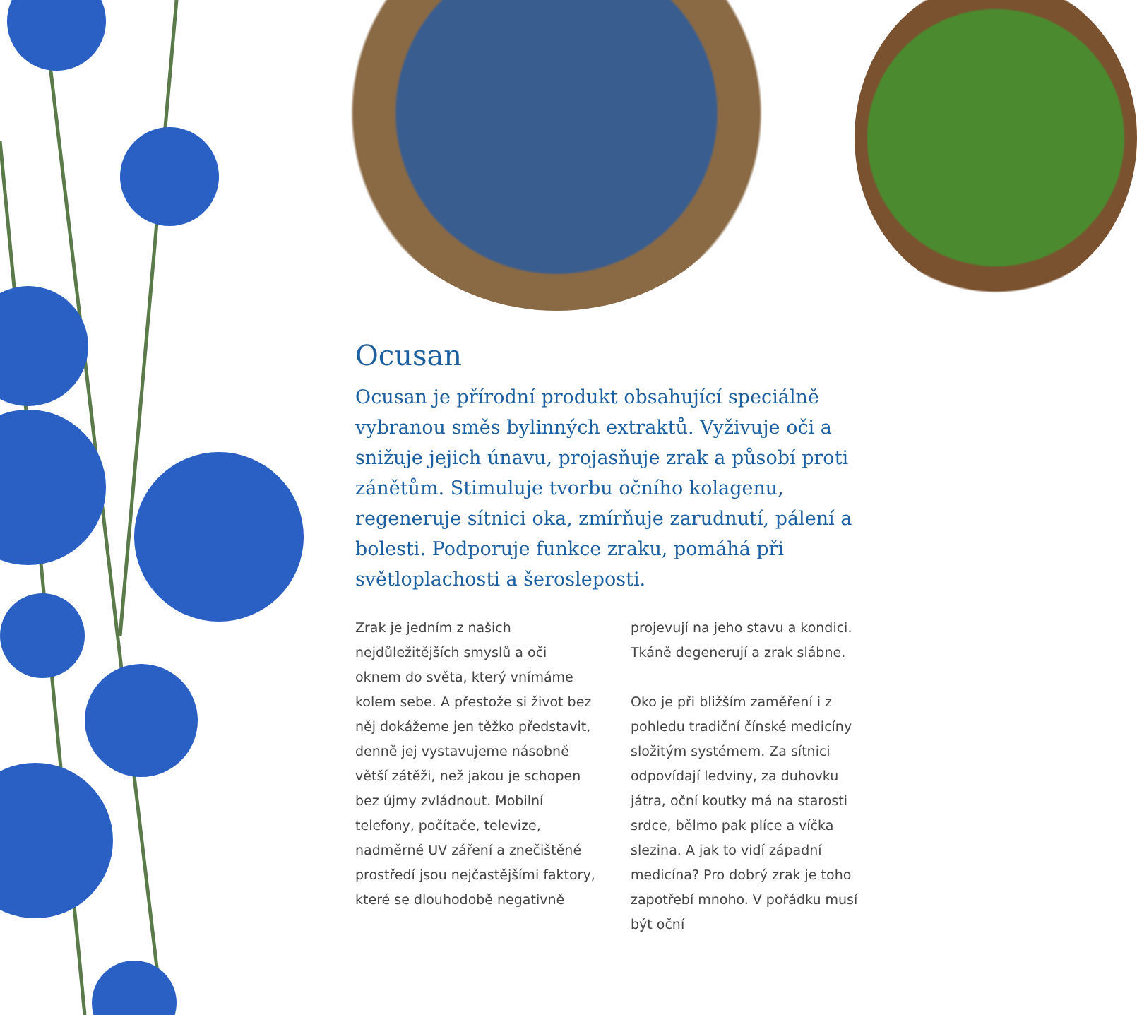Ocusan
Ocusan je přírodní produkt obsahující speciálně vybranou směs bylinných extraktů. Vyživuje oči a snižuje jejich únavu, projasňuje zrak a působí proti zánětům. Stimuluje tvorbu očního kolagenu, regeneruje sítnici oka, zmírňuje zarudnutí, pálení a bolesti. Podporuje funkce zraku, pomáhá při světloplachosti a šerosleposti.
Zrak je jedním z našich nejdůležitějších smyslů a oči oknem do světa, který vnímáme kolem sebe. A přestože si život bez něj dokážeme jen těžko představit, denně jej vystavujeme násobně větší zátěži, než jakou je schopen bez újmy zvládnout. Mobilní telefony, počítače, televize, nadměrné UV záření a znečištěné prostředí jsou nejčastějšími faktory, které se dlouhodobě negativně
projevují na jeho stavu a kondici. Tkáně degenerují a zrak slábne.
Oko je při bližším zaměření i z pohledu tradiční čínské medicíny složitým systémem. Za sítnici odpovídají ledviny, za duhovku játra, oční koutky má na starosti srdce, bělmo pak plíce a víčka slezina. A jak to vidí západní medicína? Pro dobrý zrak je toho zapotřebí mnoho. V pořádku musí být oční